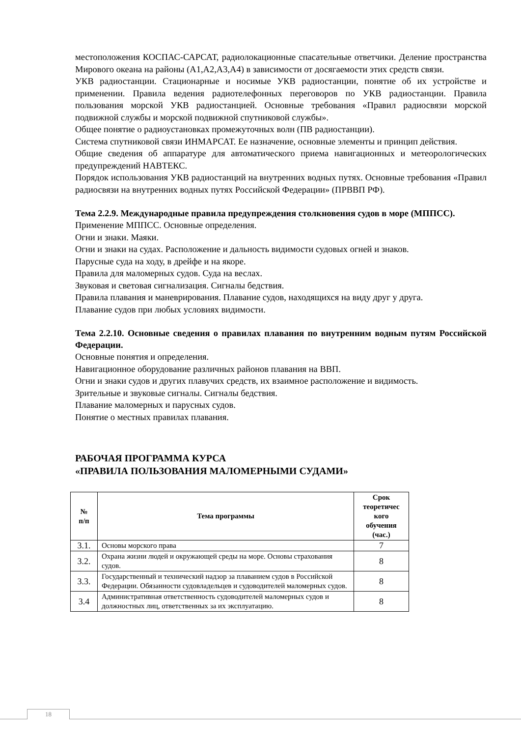местоположения КОСПАС-САРСАТ, радиолокационные спасательные ответчики. Деление пространства Мирового океана на районы (А1,А2,А3,А4) в зависимости от досягаемости этих средств связи.
УКВ радиостанции. Стационарные и носимые УКВ радиостанции, понятие об их устройстве и применении. Правила ведения радиотелефонных переговоров по УКВ радиостанции. Правила пользования морской УКВ радиостанцией. Основные требования «Правил радиосвязи морской подвижной службы и морской подвижной спутниковой службы».
Общее понятие о радиоустановках промежуточных волн (ПВ радиостанции).
Система спутниковой связи ИНМАРСАТ. Ее назначение, основные элементы и принцип действия.
Общие сведения об аппаратуре для автоматического приема навигационных и метеорологических предупреждений НАВТЕКС.
Порядок использования УКВ радиостанций на внутренних водных путях. Основные требования «Правил радиосвязи на внутренних водных путях Российской Федерации» (ПРВВП РФ).
Тема 2.2.9. Международные правила предупреждения столкновения судов в море (МППСС).
Применение МППСС. Основные определения.
Огни и знаки. Маяки.
Огни и знаки на судах. Расположение и дальность видимости судовых огней и знаков.
Парусные суда на ходу, в дрейфе и на якоре.
Правила для маломерных судов. Суда на веслах.
Звуковая и световая сигнализация. Сигналы бедствия.
Правила плавания и маневрирования. Плавание судов, находящихся на виду друг у друга.
Плавание судов при любых условиях видимости.
Тема 2.2.10. Основные сведения о правилах плавания по внутренним водным путям Российской Федерации.
Основные понятия и определения.
Навигационное оборудование различных районов плавания на ВВП.
Огни и знаки судов и других плавучих средств, их взаимное расположение и видимость.
Зрительные и звуковые сигналы. Сигналы бедствия.
Плавание маломерных и парусных судов.
Понятие о местных правилах плавания.
РАБОЧАЯ ПРОГРАММА КУРСА
«ПРАВИЛА ПОЛЬЗОВАНИЯ МАЛОМЕРНЫМИ СУДАМИ»
| № п/п | Тема программы | Срок теоретичес кого обучения (час.) |
| --- | --- | --- |
| 3.1. | Основы морского права | 7 |
| 3.2. | Охрана жизни людей и окружающей среды на море. Основы страхования судов. | 8 |
| 3.3. | Государственный и технический надзор за плаванием судов в Российской Федерации. Обязанности судовладельцев и судоводителей маломерных судов. | 8 |
| 3.4 | Административная ответственность судоводителей маломерных судов и должностных лиц, ответственных за их эксплуатацию. | 8 |
18